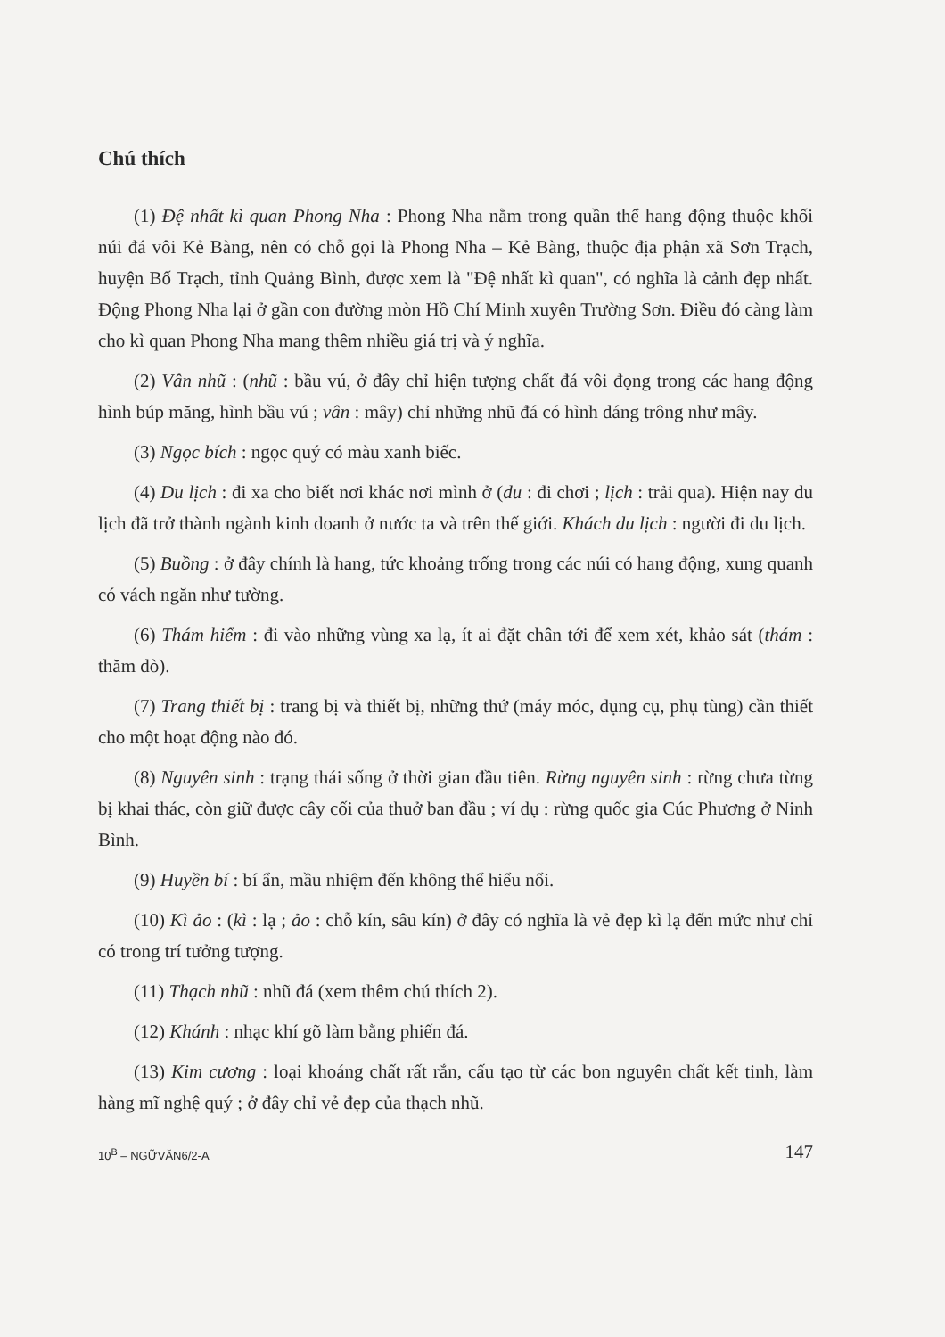Chú thích
(1) Đệ nhất kì quan Phong Nha : Phong Nha nằm trong quần thể hang động thuộc khối núi đá vôi Kẻ Bàng, nên có chỗ gọi là Phong Nha – Kẻ Bàng, thuộc địa phận xã Sơn Trạch, huyện Bố Trạch, tỉnh Quảng Bình, được xem là "Đệ nhất kì quan", có nghĩa là cảnh đẹp nhất. Động Phong Nha lại ở gần con đường mòn Hồ Chí Minh xuyên Trường Sơn. Điều đó càng làm cho kì quan Phong Nha mang thêm nhiều giá trị và ý nghĩa.
(2) Vân nhũ : (nhũ : bầu vú, ở đây chỉ hiện tượng chất đá vôi đọng trong các hang động hình búp măng, hình bầu vú ; vân : mây) chỉ những nhũ đá có hình dáng trông như mây.
(3) Ngọc bích : ngọc quý có màu xanh biếc.
(4) Du lịch : đi xa cho biết nơi khác nơi mình ở (du : đi chơi ; lịch : trải qua). Hiện nay du lịch đã trở thành ngành kinh doanh ở nước ta và trên thế giới. Khách du lịch : người đi du lịch.
(5) Buồng : ở đây chính là hang, tức khoảng trống trong các núi có hang động, xung quanh có vách ngăn như tường.
(6) Thám hiểm : đi vào những vùng xa lạ, ít ai đặt chân tới để xem xét, khảo sát (thám : thăm dò).
(7) Trang thiết bị : trang bị và thiết bị, những thứ (máy móc, dụng cụ, phụ tùng) cần thiết cho một hoạt động nào đó.
(8) Nguyên sinh : trạng thái sống ở thời gian đầu tiên. Rừng nguyên sinh : rừng chưa từng bị khai thác, còn giữ được cây cối của thuở ban đầu ; ví dụ : rừng quốc gia Cúc Phương ở Ninh Bình.
(9) Huyền bí : bí ẩn, mầu nhiệm đến không thể hiểu nổi.
(10) Kì ảo : (kì : lạ ; ảo : chỗ kín, sâu kín) ở đây có nghĩa là vẻ đẹp kì lạ đến mức như chỉ có trong trí tưởng tượng.
(11) Thạch nhũ : nhũ đá (xem thêm chú thích 2).
(12) Khánh : nhạc khí gõ làm bằng phiến đá.
(13) Kim cương : loại khoáng chất rất rắn, cấu tạo từ các bon nguyên chất kết tinh, làm hàng mĩ nghệ quý ; ở đây chỉ vẻ đẹp của thạch nhũ.
10<sup>B</sup> – NGỮVĂN6/2-A 147